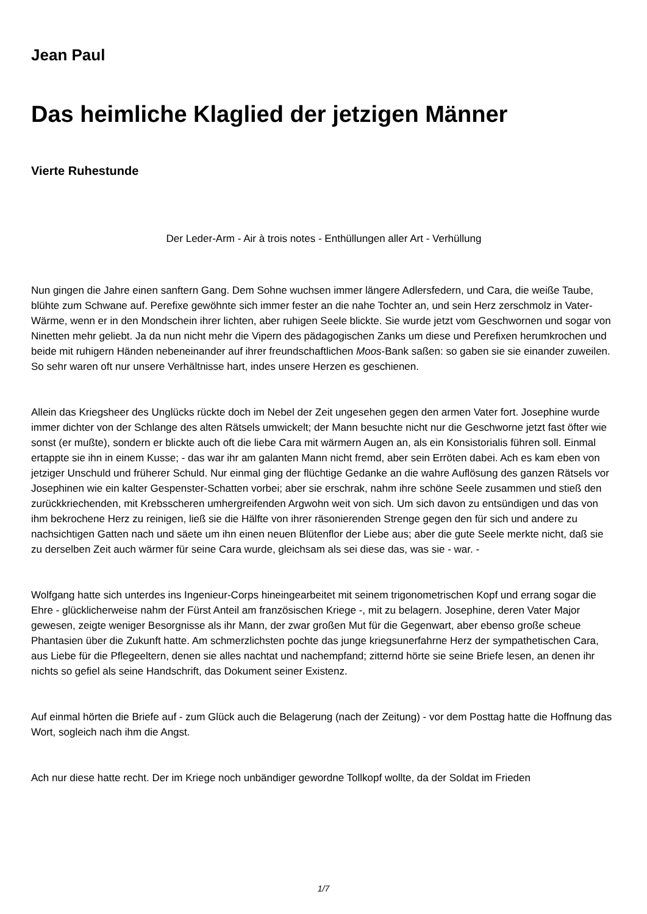Jean Paul
Das heimliche Klaglied der jetzigen Männer
Vierte Ruhestunde
Der Leder-Arm - Air à trois notes - Enthüllungen aller Art - Verhüllung
Nun gingen die Jahre einen sanftern Gang. Dem Sohne wuchsen immer längere Adlersfedern, und Cara, die weiße Taube, blühte zum Schwane auf. Perefixe gewöhnte sich immer fester an die nahe Tochter an, und sein Herz zerschmolz in Vater-Wärme, wenn er in den Mondschein ihrer lichten, aber ruhigen Seele blickte. Sie wurde jetzt vom Geschwornen und sogar von Ninetten mehr geliebt. Ja da nun nicht mehr die Vipern des pädagogischen Zanks um diese und Perefixen herumkrochen und beide mit ruhigern Händen nebeneinander auf ihrer freundschaftlichen Moos-Bank saßen: so gaben sie sie einander zuweilen. So sehr waren oft nur unsere Verhältnisse hart, indes unsere Herzen es geschienen.
Allein das Kriegsheer des Unglücks rückte doch im Nebel der Zeit ungesehen gegen den armen Vater fort. Josephine wurde immer dichter von der Schlange des alten Rätsels umwickelt; der Mann besuchte nicht nur die Geschworne jetzt fast öfter wie sonst (er mußte), sondern er blickte auch oft die liebe Cara mit wärmern Augen an, als ein Konsistorialis führen soll. Einmal ertappte sie ihn in einem Kusse; - das war ihr am galanten Mann nicht fremd, aber sein Erröten dabei. Ach es kam eben von jetziger Unschuld und früherer Schuld. Nur einmal ging der flüchtige Gedanke an die wahre Auflösung des ganzen Rätsels vor Josephinen wie ein kalter Gespenster-Schatten vorbei; aber sie erschrak, nahm ihre schöne Seele zusammen und stieß den zurückkriechenden, mit Krebsscheren umhergreifenden Argwohn weit von sich. Um sich davon zu entsündigen und das von ihm bekrochene Herz zu reinigen, ließ sie die Hälfte von ihrer räsonierenden Strenge gegen den für sich und andere zu nachsichtigen Gatten nach und säete um ihn einen neuen Blütenflor der Liebe aus; aber die gute Seele merkte nicht, daß sie zu derselben Zeit auch wärmer für seine Cara wurde, gleichsam als sei diese das, was sie - war. -
Wolfgang hatte sich unterdes ins Ingenieur-Corps hineingearbeitet mit seinem trigonometrischen Kopf und errang sogar die Ehre - glücklicherweise nahm der Fürst Anteil am französischen Kriege -, mit zu belagern. Josephine, deren Vater Major gewesen, zeigte weniger Besorgnisse als ihr Mann, der zwar großen Mut für die Gegenwart, aber ebenso große scheue Phantasien über die Zukunft hatte. Am schmerzlichsten pochte das junge kriegsunerfahrne Herz der sympathetischen Cara, aus Liebe für die Pflegeeltern, denen sie alles nachtat und nachempfand; zitternd hörte sie seine Briefe lesen, an denen ihr nichts so gefiel als seine Handschrift, das Dokument seiner Existenz.
Auf einmal hörten die Briefe auf - zum Glück auch die Belagerung (nach der Zeitung) - vor dem Posttag hatte die Hoffnung das Wort, sogleich nach ihm die Angst.
Ach nur diese hatte recht. Der im Kriege noch unbändiger gewordne Tollkopf wollte, da der Soldat im Frieden
1/7